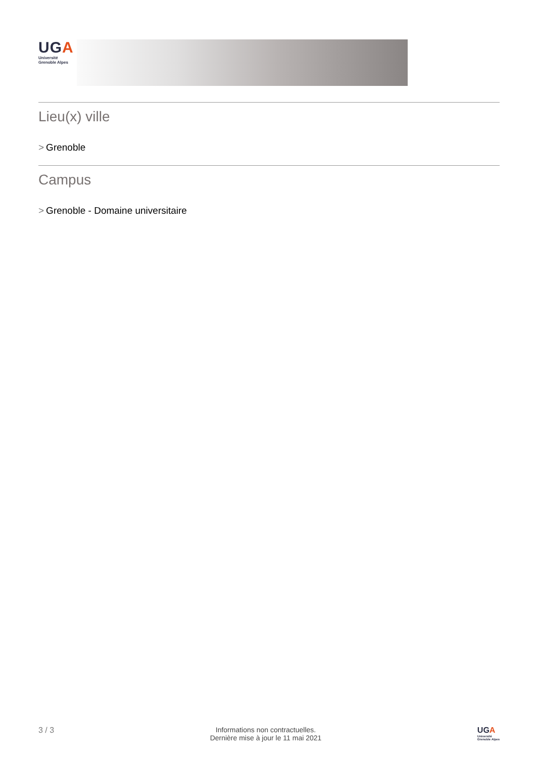UGA
Université
Grenoble Alpes
Lieu(x) ville
> Grenoble
Campus
> Grenoble - Domaine universitaire
3 / 3 Informations non contractuelles.
Dernière mise à jour le 11 mai 2021
UGA
Université
Grenoble Alpes